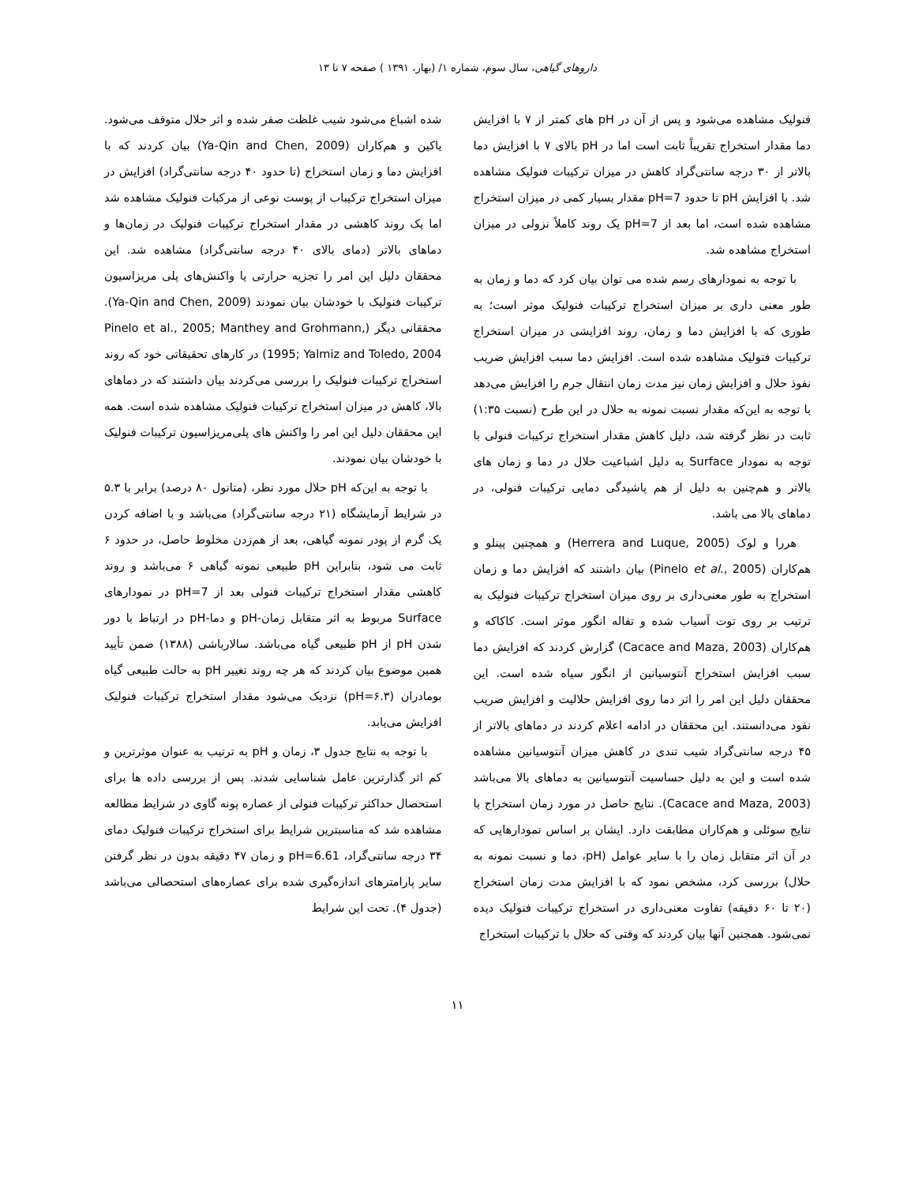داروهای گیاهی، سال سوم، شماره ۱/ (بهار، ۱۳۹۱ ) صفحه ۷ تا ۱۳
فنولیک مشاهده می‌شود و پس از آن در pH های کمتر از ۷ با افزایش دما مقدار استخراج تقریباً ثابت است اما در pH بالای ۷ با افزایش دما بالاتر از ۳۰ درجه سانتی‌گراد کاهش در میزان ترکیبات فنولیک مشاهده شد. با افزایش pH تا حدود pH=7 مقدار بسیار کمی در میزان استخراج مشاهده شده است، اما بعد از pH=7 یک روند کاملاً نزولی در میزان استخراج مشاهده شد.
با توجه به نمودارهای رسم شده می توان بیان کرد که دما و زمان به طور معنی داری بر میزان استخراج ترکیبات فنولیک موثر است؛ به طوری که با افزایش دما و زمان، روند افزایشی در میزان استخراج ترکیبات فنولیک مشاهده شده است. افزایش دما سبب افزایش ضریب نفوذ حلال و افزایش زمان نیز مدت زمان انتقال جرم را افزایش می‌دهد با توجه به این‌که مقدار نسبت نمونه به حلال در این طرح (نسبت ۱:۳۵) ثابت در نظر گرفته شد، دلیل کاهش مقدار استخراج ترکیبات فنولی با توجه به نمودار Surface به دلیل اشباعیت حلال در دما و زمان های بالاتر و هم‌چنین به دلیل از هم پاشیدگی دمایی ترکیبات فنولی، در دماهای بالا می باشد.
هررا و لوک (Herrera and Luque, 2005) و همچنین پینلو و هم‌کاران (Pinelo et al., 2005) بیان داشتند که افزایش دما و زمان استخراج به طور معنی‌داری بر روی میزان استخراج ترکیبات فنولیک به ترتیب بر روی توت آسیاب شده و تفاله انگور موثر است. کاکاکه و هم‌کاران (Cacace and Maza, 2003) گزارش کردند که افزایش دما سبب افزایش استخراج آنتوسیانین از انگور سیاه شده است. این محققان دلیل این امر را اثر دما روی افزایش حلالیت و افزایش ضریب نفود می‌دانستند. این محققان در ادامه اعلام کردند در دماهای بالاتر از ۴۵ درجه سانتی‌گراد شیب تندی در کاهش میزان آنتوسیانین مشاهده شده است و این به دلیل حساسیت آنتوسیانین به دماهای بالا می‌باشد (Cacace and Maza, 2003). نتایج حاصل در مورد زمان استخراج با نتایج سوئلی و هم‌کاران مطابقت دارد. ایشان بر اساس نمودارهایی که در آن اثر متقابل زمان را با سایر عوامل (pH، دما و نسبت نمونه به حلال) بررسی کرد، مشخص نمود که با افزایش مدت زمان استخراج (۲۰ تا ۶۰ دقیقه) تفاوت معنی‌داری در استخراج ترکیبات فنولیک دیده نمی‌شود. همجنین آنها بیان کردند که وقتی که حلال با ترکیبات استخراج
شده اشباع می‌شود شیب غلظت صفر شده و اثر حلال متوقف می‌شود. یاکین و هم‌کاران (Ya-Qin and Chen, 2009) بیان کردند که با افزایش دما و زمان استخراج (تا حدود ۴۰ درجه سانتی‌گراد) افزایش در میزان استخراج ترکیباب از پوست نوعی از مرکبات فنولیک مشاهده شد اما یک روند کاهشی در مقدار استخراج ترکیبات فنولیک در زمان‌ها و دماهای بالاتر (دمای بالای ۴۰ درجه سانتی‌گراد) مشاهده شد. این محققان دلیل این امر را تجزیه حرارتی یا واکنش‌های پلی مریزاسیون ترکیبات فنولیک با خودشان بیان نمودند (Ya-Qin and Chen, 2009). محققانی دیگر (Pinelo et al., 2005; Manthey and Grohmann, 1995; Yalmiz and Toledo, 2004) در کارهای تحقیقاتی خود که روند استخراج ترکیبات فنولیک را بررسی می‌کردند بیان داشتند که در دماهای بالا، کاهش در میزان استخراج ترکیبات فنولیک مشاهده شده است. همه این محققان دلیل این امر را واکنش های پلی‌مریزاسیون ترکیبات فنولیک با خودشان بیان نمودند.
با توجه به این‌که pH حلال مورد نظر، (متانول ۸۰ درصد) برابر با ۵.۳ در شرایط آزمایشگاه (۲۱ درجه سانتی‌گراد) می‌باشد و با اضافه کردن یک گرم از پودر نمونه گیاهی، بعد از هم‌زدن مخلوط حاصل، در حدود ۶ ثابت می شود، بنابراین pH طبیعی نمونه گیاهی ۶ می‌باشد و روند کاهشی مقدار استخراج ترکیبات فنولی بعد از pH=7 در نمودارهای Surface مربوط به اثر متقابل زمان-pH و دما-pH در ارتباط با دور شدن pH از pH طبیعی گیاه می‌باشد. سالارباشی (۱۳۸۸) ضمن تأیید همین موضوع بیان کردند که هر چه روند تغییر pH به حالت طبیعی گیاه بومادران (pH=۶.۳) نزدیک می‌شود مقدار استخراج ترکیبات فنولیک افزایش می‌یابد.
با توجه به نتایج جدول ۳، زمان و pH به ترتیب به عنوان موثرترین و کم اثر گذارترین عامل شناسایی شدند. پس از بررسی داده ها برای استحصال حداکثر ترکیبات فنولی از عصاره پونه گاوی در شرایط مطالعه مشاهده شد که مناسبترین شرایط برای استخراج ترکیبات فنولیک دمای ۳۴ درجه سانتی‌گراد، pH=6.61 و زمان ۴۷ دقیقه بدون در نظر گرفتن سایر پارامترهای اندازه‌گیری شده برای عصاره‌های استحصالی می‌باشد (جدول ۴). تحت این شرایط
۱۱